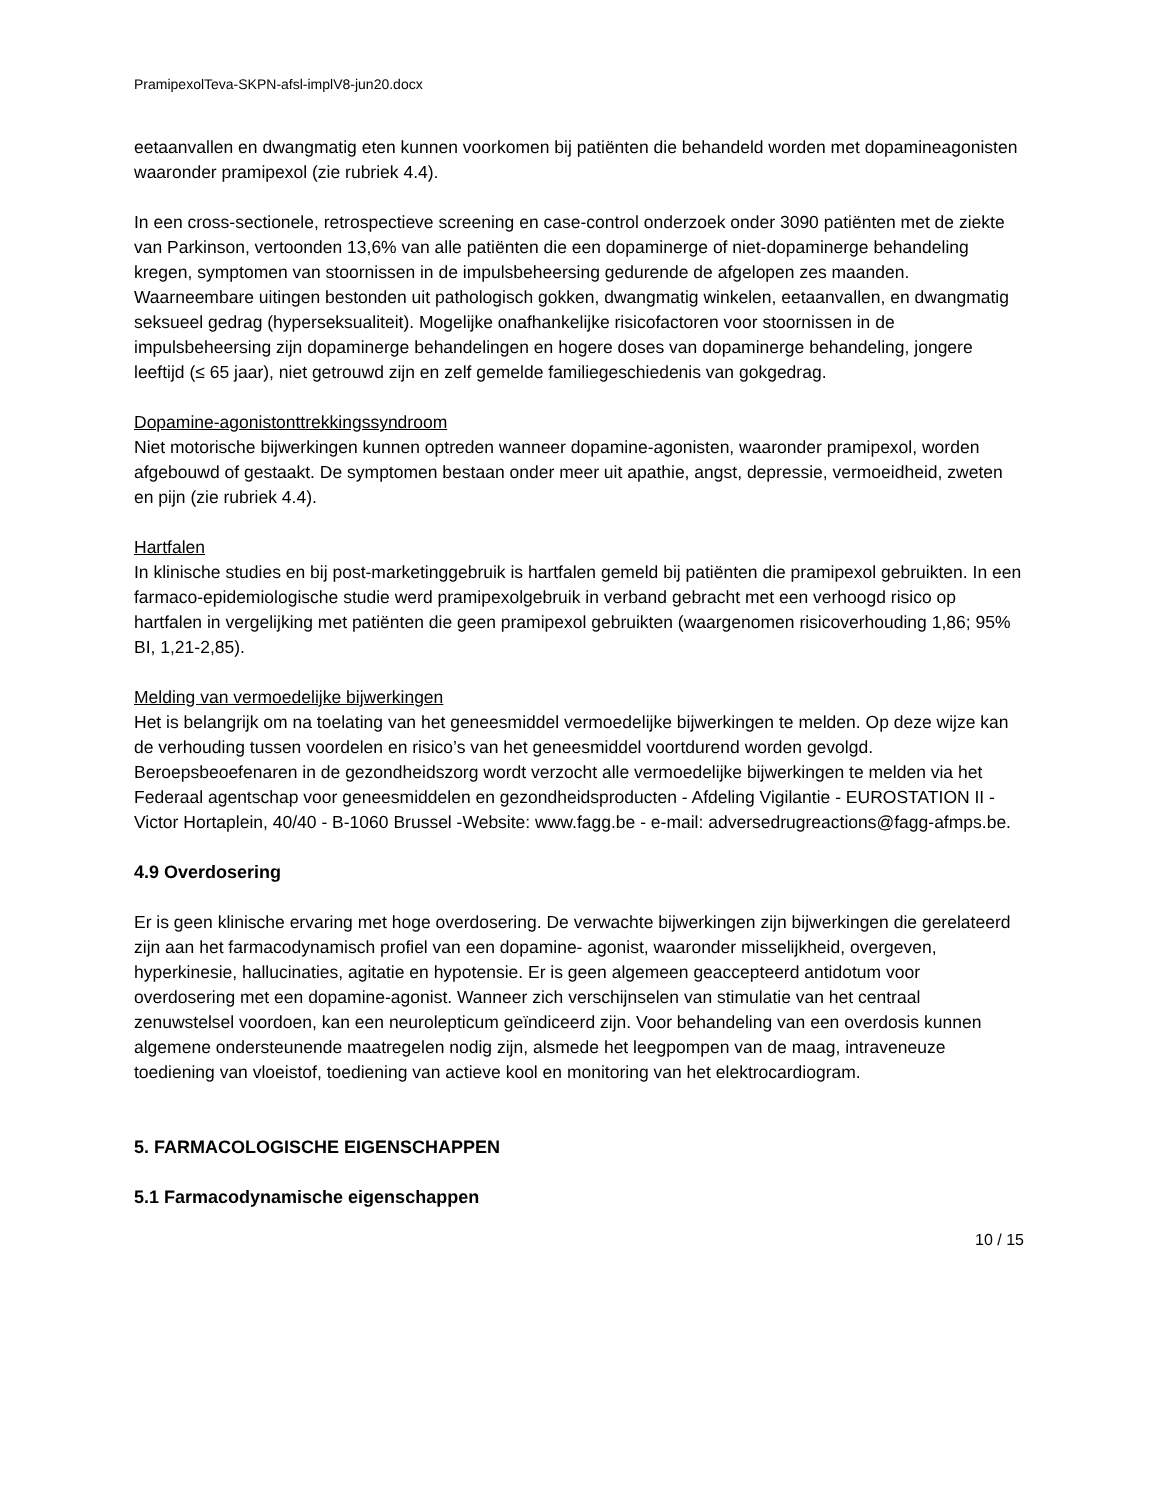PramipexolTeva-SKPN-afsl-implV8-jun20.docx
eetaanvallen en dwangmatig eten kunnen voorkomen bij patiënten die behandeld worden met dopamineagonisten waaronder pramipexol (zie rubriek 4.4).
In een cross-sectionele, retrospectieve screening en case-control onderzoek onder 3090 patiënten met de ziekte van Parkinson, vertoonden 13,6% van alle patiënten die een dopaminerge of niet-dopaminerge behandeling kregen, symptomen van stoornissen in de impulsbeheersing gedurende de afgelopen zes maanden. Waarneembare uitingen bestonden uit pathologisch gokken, dwangmatig winkelen, eetaanvallen, en dwangmatig seksueel gedrag (hyperseksualiteit). Mogelijke onafhankelijke risicofactoren voor stoornissen in de impulsbeheersing zijn dopaminerge behandelingen en hogere doses van dopaminerge behandeling, jongere leeftijd (≤ 65 jaar), niet getrouwd zijn en zelf gemelde familiegeschiedenis van gokgedrag.
Dopamine-agonistonttrekkingssyndroom
Niet motorische bijwerkingen kunnen optreden wanneer dopamine-agonisten, waaronder pramipexol, worden afgebouwd of gestaakt. De symptomen bestaan onder meer uit apathie, angst, depressie, vermoeidheid, zweten en pijn (zie rubriek 4.4).
Hartfalen
In klinische studies en bij post-marketinggebruik is hartfalen gemeld bij patiënten die pramipexol gebruikten. In een farmaco-epidemiologische studie werd pramipexolgebruik in verband gebracht met een verhoogd risico op hartfalen in vergelijking met patiënten die geen pramipexol gebruikten (waargenomen risicoverhouding 1,86; 95% BI, 1,21-2,85).
Melding van vermoedelijke bijwerkingen
Het is belangrijk om na toelating van het geneesmiddel vermoedelijke bijwerkingen te melden. Op deze wijze kan de verhouding tussen voordelen en risico’s van het geneesmiddel voortdurend worden gevolgd. Beroepsbeoefenaren in de gezondheidszorg wordt verzocht alle vermoedelijke bijwerkingen te melden via het Federaal agentschap voor geneesmiddelen en gezondheidsproducten - Afdeling Vigilantie - EUROSTATION II - Victor Hortaplein, 40/40 - B-1060 Brussel -Website: www.fagg.be - e-mail: adversedrugreactions@fagg-afmps.be.
4.9 Overdosering
Er is geen klinische ervaring met hoge overdosering. De verwachte bijwerkingen zijn bijwerkingen die gerelateerd zijn aan het farmacodynamisch profiel van een dopamine- agonist, waaronder misselijkheid, overgeven, hyperkinesie, hallucinaties, agitatie en hypotensie. Er is geen algemeen geaccepteerd antidotum voor overdosering met een dopamine-agonist. Wanneer zich verschijnselen van stimulatie van het centraal zenuwstelsel voordoen, kan een neurolepticum geïndiceerd zijn. Voor behandeling van een overdosis kunnen algemene ondersteunende maatregelen nodig zijn, alsmede het leegpompen van de maag, intraveneuze toediening van vloeistof, toediening van actieve kool en monitoring van het elektrocardiogram.
5. FARMACOLOGISCHE EIGENSCHAPPEN
5.1 Farmacodynamische eigenschappen
10 / 15